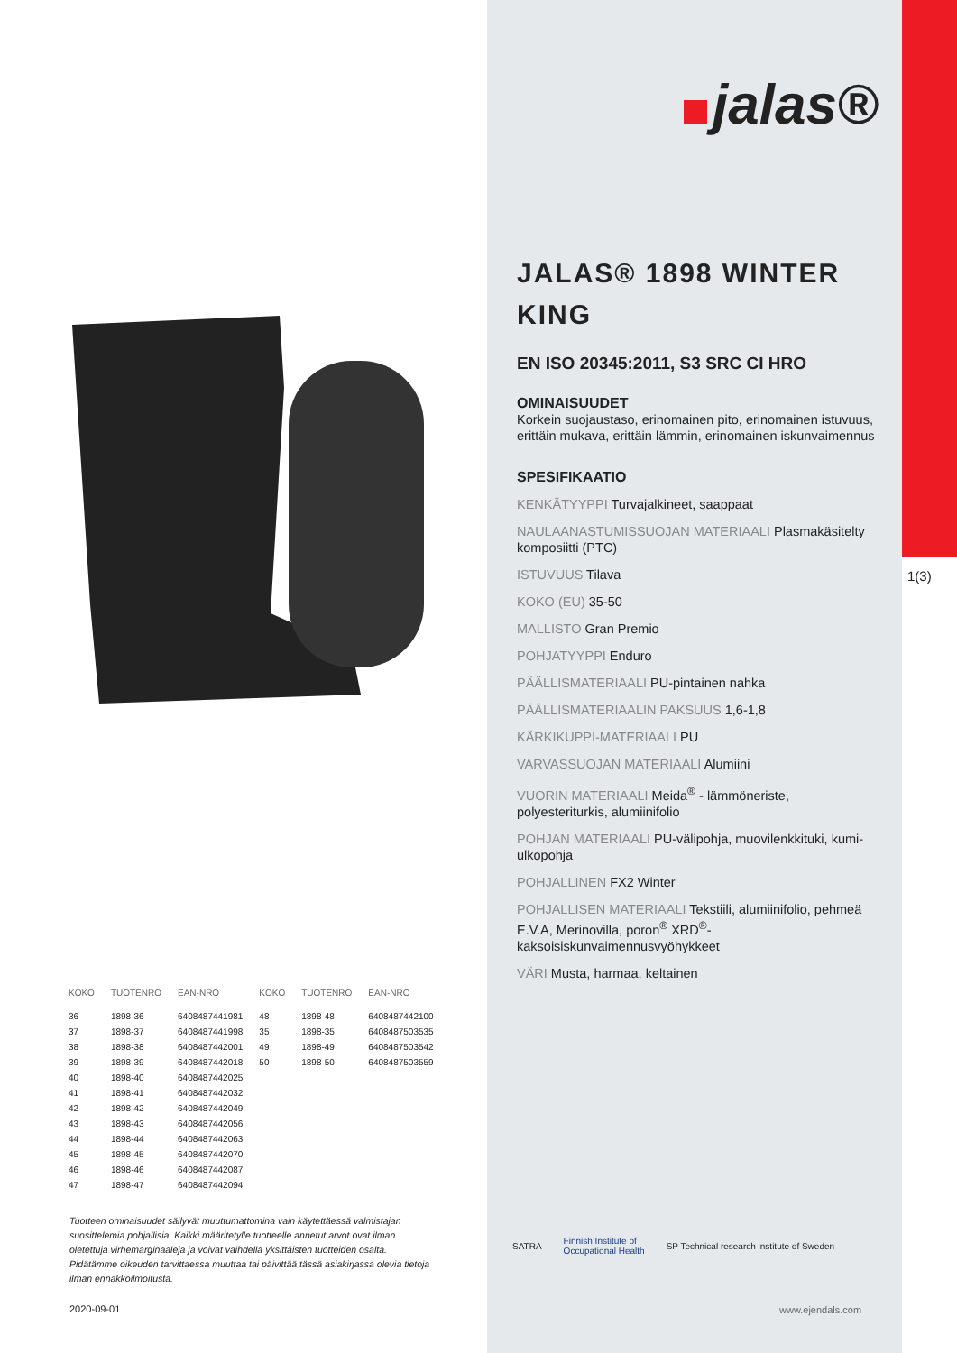| KOKO | TUOTENRO | EAN-NRO | KOKO | TUOTENRO | EAN-NRO |
| --- | --- | --- | --- | --- | --- |
| 36 | 1898-36 | 6408487441981 | 48 | 1898-48 | 6408487442100 |
| 37 | 1898-37 | 6408487441998 | 35 | 1898-35 | 6408487503535 |
| 38 | 1898-38 | 6408487442001 | 49 | 1898-49 | 6408487503542 |
| 39 | 1898-39 | 6408487442018 | 50 | 1898-50 | 6408487503559 |
| 40 | 1898-40 | 6408487442025 | | | |
| 41 | 1898-41 | 6408487442032 | | | |
| 42 | 1898-42 | 6408487442049 | | | |
| 43 | 1898-43 | 6408487442056 | | | |
| 44 | 1898-44 | 6408487442063 | | | |
| 45 | 1898-45 | 6408487442070 | | | |
| 46 | 1898-46 | 6408487442087 | | | |
| 47 | 1898-47 | 6408487442094 | | | |
Tuotteen ominaisuudet säilyvät muuttumattomina vain käytettäessä valmistajan suosittelemia pohjallisia. Kaikki määritetylle tuotteelle annetut arvot ovat ilman oletettuja virhemarginaaleja ja voivat vaihdella yksittäisten tuotteiden osalta. Pidätämme oikeuden tarvittaessa muuttaa tai päivittää tässä asiakirjassa olevia tietoja ilman ennakkoilmoitusta.
2020-09-01
1(3)
jalas®
JALAS® 1898 WINTER KING
EN ISO 20345:2011, S3 SRC CI HRO
OMINAISUUDET
Korkein suojaustaso, erinomainen pito, erinomainen istuvuus, erittäin mukava, erittäin lämmin, erinomainen iskunvaimennus
SPESIFIKAATIO
KENKÄTYYPPI Turvajalkineet, saappaat
NAULAANASTUMISSUOJAN MATERIAALI Plasmakäsitelty komposiitti (PTC)
ISTUVUUS Tilava
KOKO (EU) 35-50
MALLISTO Gran Premio
POHJATYYPPI Enduro
PÄÄLLISMATERIAALI PU-pintainen nahka
PÄÄLLISMATERIAALIN PAKSUUS 1,6-1,8
KÄRKIKUPPI-MATERIAALI PU
VARVASSUOJAN MATERIAALI Alumiini
VUORIN MATERIAALI Meida<sup>®</sup> - lämmöneriste, polyesteriturkis, alumiinifolio
POHJAN MATERIAALI PU-välipohja, muovilenkkituki, kumi-ulkopohja
POHJALLINEN FX2 Winter
POHJALLISEN MATERIAALI Tekstiili, alumiinifolio, pehmeä E.V.A, Merinovilla, poron<sup>®</sup> XRD<sup>®</sup>-kaksoisiskunvaimennusvyöhykkeet
VÄRI Musta, harmaa, keltainen
SATRA Finnish Institute of
Occupational Health SP Technical research institute of Sweden
www.ejendals.com